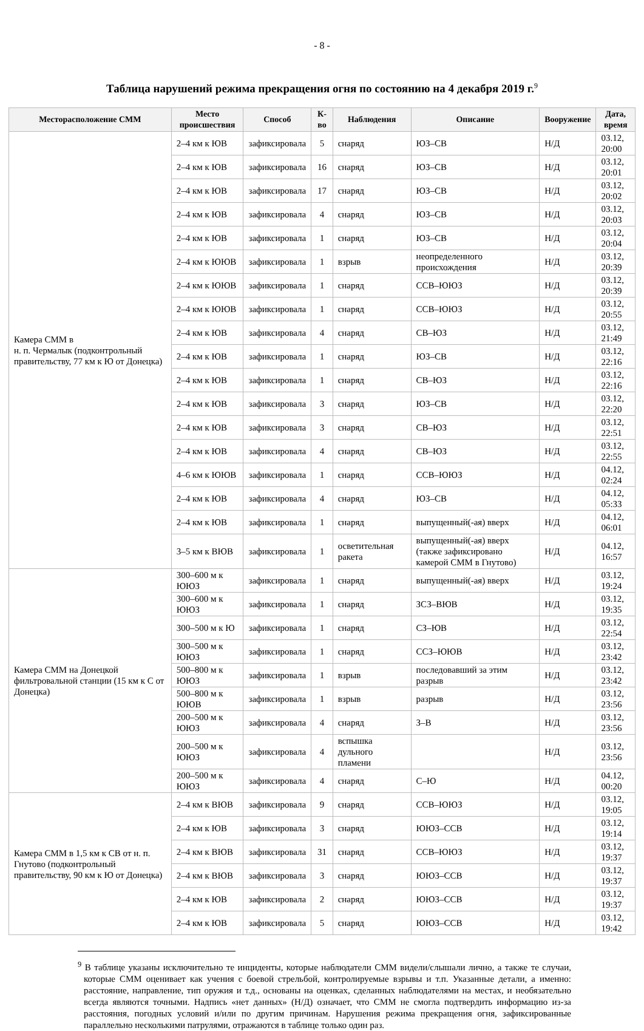- 8 -
Таблица нарушений режима прекращения огня по состоянию на 4 декабря 2019 г.<sup>9</sup>
| Месторасположение СММ | Место происшествия | Способ | К-во | Наблюдения | Описание | Вооружение | Дата, время |
| --- | --- | --- | --- | --- | --- | --- | --- |
| Камера СММ в н. п. Чермалык (подконтрольный правительству, 77 км к Ю от Донецка) | 2–4 км к ЮВ | зафиксировала | 5 | снаряд | ЮЗ–СВ | Н/Д | 03.12, 20:00 |
| | 2–4 км к ЮВ | зафиксировала | 16 | снаряд | ЮЗ–СВ | Н/Д | 03.12, 20:01 |
| | 2–4 км к ЮВ | зафиксировала | 17 | снаряд | ЮЗ–СВ | Н/Д | 03.12, 20:02 |
| | 2–4 км к ЮВ | зафиксировала | 4 | снаряд | ЮЗ–СВ | Н/Д | 03.12, 20:03 |
| | 2–4 км к ЮВ | зафиксировала | 1 | снаряд | ЮЗ–СВ | Н/Д | 03.12, 20:04 |
| | 2–4 км к ЮЮВ | зафиксировала | 1 | взрыв | неопределенного происхождения | Н/Д | 03.12, 20:39 |
| | 2–4 км к ЮЮВ | зафиксировала | 1 | снаряд | ССВ–ЮЮЗ | Н/Д | 03.12, 20:39 |
| | 2–4 км к ЮЮВ | зафиксировала | 1 | снаряд | ССВ–ЮЮЗ | Н/Д | 03.12, 20:55 |
| | 2–4 км к ЮВ | зафиксировала | 4 | снаряд | СВ–ЮЗ | Н/Д | 03.12, 21:49 |
| | 2–4 км к ЮВ | зафиксировала | 1 | снаряд | ЮЗ–СВ | Н/Д | 03.12, 22:16 |
| | 2–4 км к ЮВ | зафиксировала | 1 | снаряд | СВ–ЮЗ | Н/Д | 03.12, 22:16 |
| | 2–4 км к ЮВ | зафиксировала | 3 | снаряд | ЮЗ–СВ | Н/Д | 03.12, 22:20 |
| | 2–4 км к ЮВ | зафиксировала | 3 | снаряд | СВ–ЮЗ | Н/Д | 03.12, 22:51 |
| | 2–4 км к ЮВ | зафиксировала | 4 | снаряд | СВ–ЮЗ | Н/Д | 03.12, 22:55 |
| | 4–6 км к ЮЮВ | зафиксировала | 1 | снаряд | ССВ–ЮЮЗ | Н/Д | 04.12, 02:24 |
| | 2–4 км к ЮВ | зафиксировала | 4 | снаряд | ЮЗ–СВ | Н/Д | 04.12, 05:33 |
| | 2–4 км к ЮВ | зафиксировала | 1 | снаряд | выпущенный(-ая) вверх | Н/Д | 04.12, 06:01 |
| | 3–5 км к ВЮВ | зафиксировала | 1 | осветительная ракета | выпущенный(-ая) вверх (также зафиксировано камерой СММ в Гнутово) | Н/Д | 04.12, 16:57 |
| Камера СММ на Донецкой фильтровальной станции (15 км к С от Донецка) | 300–600 м к ЮЮЗ | зафиксировала | 1 | снаряд | выпущенный(-ая) вверх | Н/Д | 03.12, 19:24 |
| | 300–600 м к ЮЮЗ | зафиксировала | 1 | снаряд | ЗСЗ–ВЮВ | Н/Д | 03.12, 19:35 |
| | 300–500 м к Ю | зафиксировала | 1 | снаряд | СЗ–ЮВ | Н/Д | 03.12, 22:54 |
| | 300–500 м к ЮЮЗ | зафиксировала | 1 | снаряд | ССЗ–ЮЮВ | Н/Д | 03.12, 23:42 |
| | 500–800 м к ЮЮЗ | зафиксировала | 1 | взрыв | последовавший за этим разрыв | Н/Д | 03.12, 23:42 |
| | 500–800 м к ЮЮВ | зафиксировала | 1 | взрыв | разрыв | Н/Д | 03.12, 23:56 |
| | 200–500 м к ЮЮЗ | зафиксировала | 4 | снаряд | З–В | Н/Д | 03.12, 23:56 |
| | 200–500 м к ЮЮЗ | зафиксировала | 4 | вспышка дульного пламени | | Н/Д | 03.12, 23:56 |
| | 200–500 м к ЮЮЗ | зафиксировала | 4 | снаряд | С–Ю | Н/Д | 04.12, 00:20 |
| Камера СММ в 1,5 км к СВ от н. п. Гнутово (подконтрольный правительству, 90 км к Ю от Донецка) | 2–4 км к ВЮВ | зафиксировала | 9 | снаряд | ССВ–ЮЮЗ | Н/Д | 03.12, 19:05 |
| | 2–4 км к ЮВ | зафиксировала | 3 | снаряд | ЮЮЗ–ССВ | Н/Д | 03.12, 19:14 |
| | 2–4 км к ВЮВ | зафиксировала | 31 | снаряд | ССВ–ЮЮЗ | Н/Д | 03.12, 19:37 |
| | 2–4 км к ВЮВ | зафиксировала | 3 | снаряд | ЮЮЗ–ССВ | Н/Д | 03.12, 19:37 |
| | 2–4 км к ЮВ | зафиксировала | 2 | снаряд | ЮЮЗ–ССВ | Н/Д | 03.12, 19:37 |
| | 2–4 км к ЮВ | зафиксировала | 5 | снаряд | ЮЮЗ–ССВ | Н/Д | 03.12, 19:42 |
<sup>9</sup> В таблице указаны исключительно те инциденты, которые наблюдатели СММ видели/слышали лично, а также те случаи, которые СММ оценивает как учения с боевой стрельбой, контролируемые взрывы и т.п. Указанные детали, а именно: расстояние, направление, тип оружия и т.д., основаны на оценках, сделанных наблюдателями на местах, и необязательно всегда являются точными. Надпись «нет данных» (Н/Д) означает, что СММ не смогла подтвердить информацию из-за расстояния, погодных условий и/или по другим причинам. Нарушения режима прекращения огня, зафиксированные параллельно несколькими патрулями, отражаются в таблице только один раз.